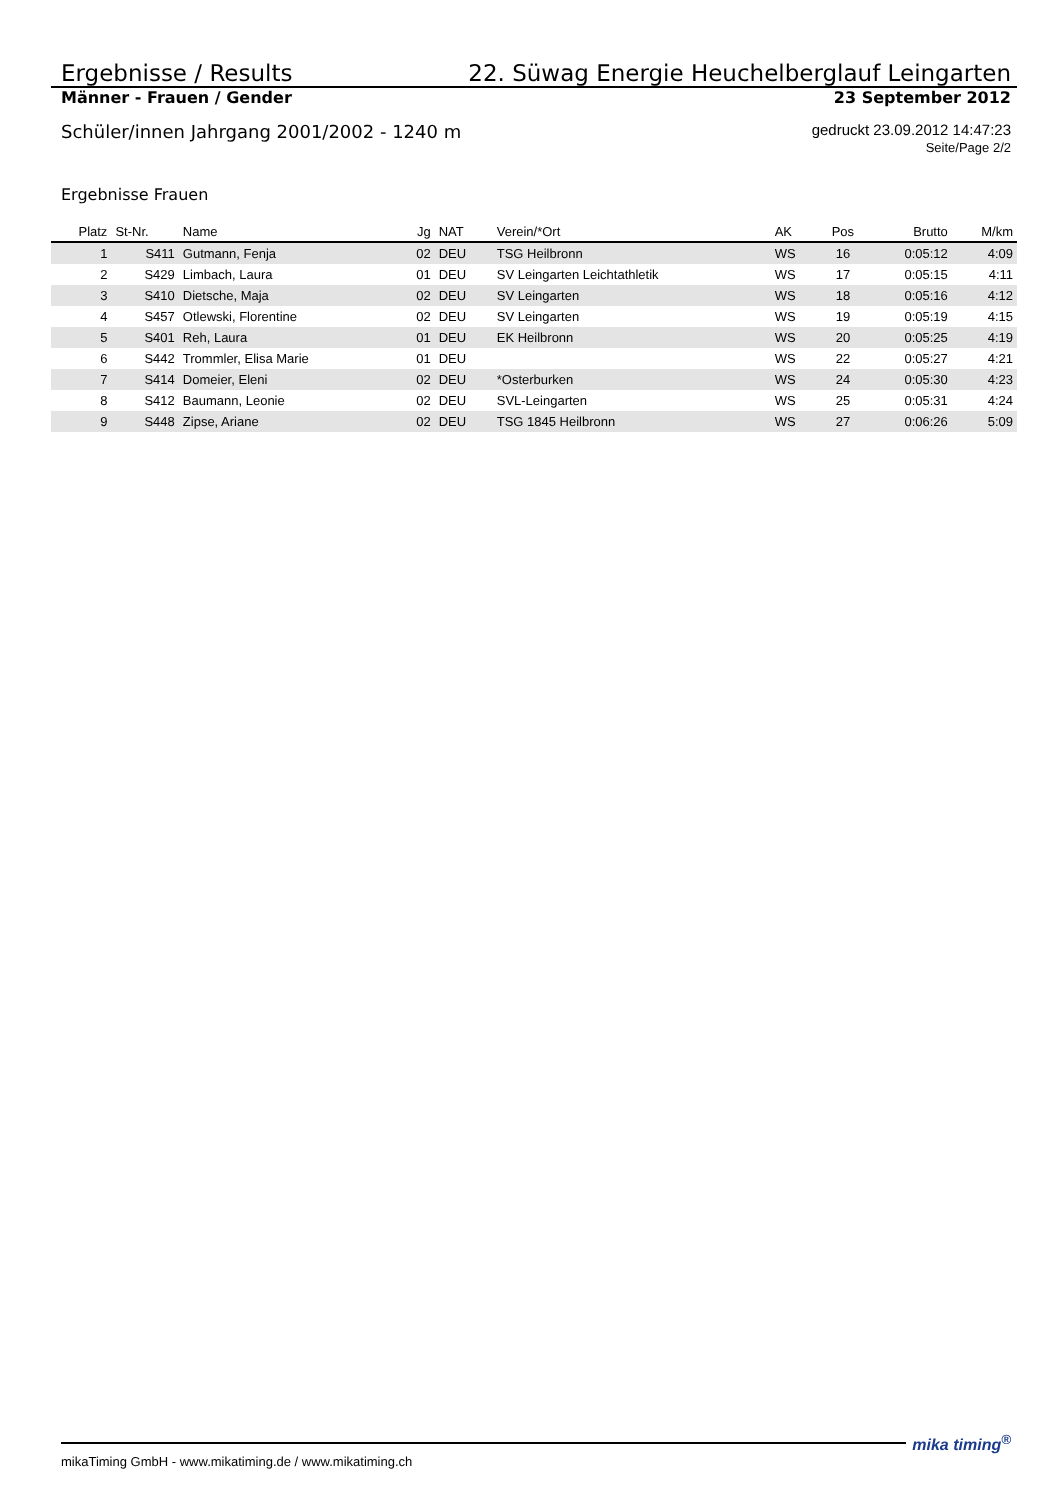Ergebnisse / Results 22. Süwag Energie Heuchelberglauf Leingarten
Männer - Frauen / Gender 23 September 2012
Schüler/innen Jahrgang 2001/2002 - 1240 m gedruckt 23.09.2012 14:47:23
Seite/Page 2/2
Ergebnisse Frauen
| Platz | St-Nr. | Name | Jg | NAT | Verein/*Ort | AK | Pos | Brutto | M/km |
| --- | --- | --- | --- | --- | --- | --- | --- | --- | --- |
| 1 | S411 | Gutmann, Fenja | 02 | DEU | TSG Heilbronn | WS | 16 | 0:05:12 | 4:09 |
| 2 | S429 | Limbach, Laura | 01 | DEU | SV Leingarten Leichtathletik | WS | 17 | 0:05:15 | 4:11 |
| 3 | S410 | Dietsche, Maja | 02 | DEU | SV Leingarten | WS | 18 | 0:05:16 | 4:12 |
| 4 | S457 | Otlewski, Florentine | 02 | DEU | SV Leingarten | WS | 19 | 0:05:19 | 4:15 |
| 5 | S401 | Reh, Laura | 01 | DEU | EK Heilbronn | WS | 20 | 0:05:25 | 4:19 |
| 6 | S442 | Trommler, Elisa Marie | 01 | DEU | | WS | 22 | 0:05:27 | 4:21 |
| 7 | S414 | Domeier, Eleni | 02 | DEU | *Osterburken | WS | 24 | 0:05:30 | 4:23 |
| 8 | S412 | Baumann, Leonie | 02 | DEU | SVL-Leingarten | WS | 25 | 0:05:31 | 4:24 |
| 9 | S448 | Zipse, Ariane | 02 | DEU | TSG 1845 Heilbronn | WS | 27 | 0:06:26 | 5:09 |
mikaTiming GmbH - www.mikatiming.de / www.mikatiming.ch mika timing<sup>®</sup>